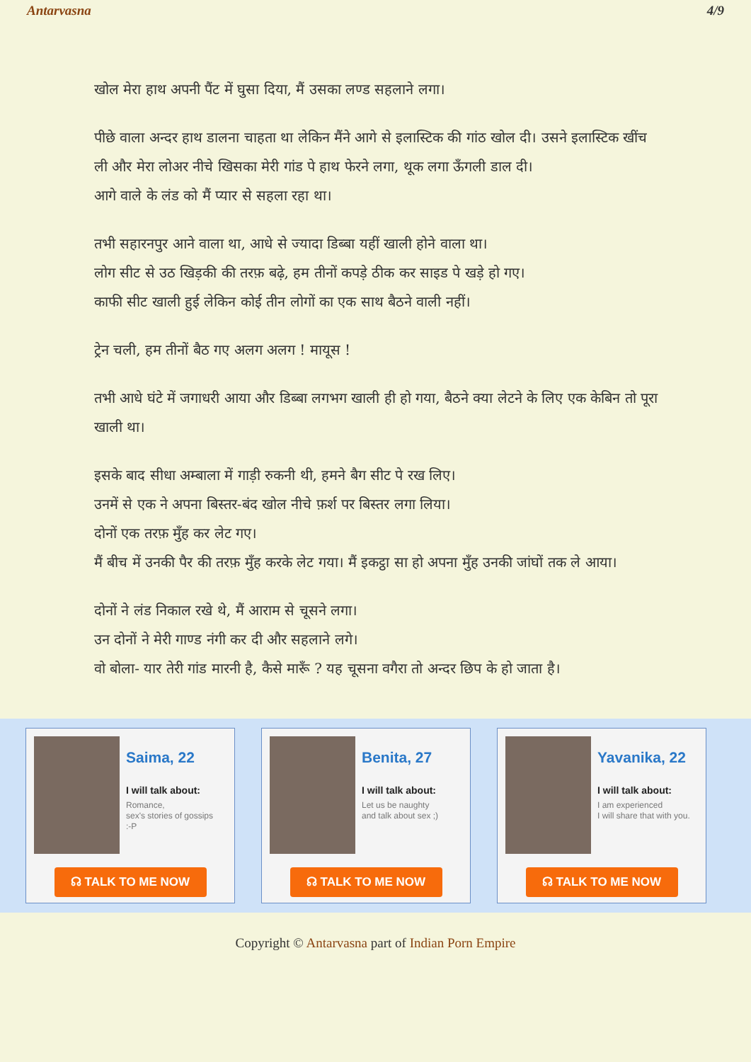Antarvasna 4/9
खोल मेरा हाथ अपनी पैंट में घुसा दिया, मैं उसका लण्ड सहलाने लगा।
पीछे वाला अन्दर हाथ डालना चाहता था लेकिन मैंने आगे से इलास्टिक की गांठ खोल दी। उसने इलास्टिक खींच ली और मेरा लोअर नीचे खिसका मेरी गांड पे हाथ फेरने लगा, थूक लगा ऊँगली डाल दी।
आगे वाले के लंड को मैं प्यार से सहला रहा था।
तभी सहारनपुर आने वाला था, आधे से ज्यादा डिब्बा यहीं खाली होने वाला था।
लोग सीट से उठ खिड़की की तरफ़ बढ़े, हम तीनों कपड़े ठीक कर साइड पे खड़े हो गए।
काफी सीट खाली हुई लेकिन कोई तीन लोगों का एक साथ बैठने वाली नहीं।
ट्रेन चली, हम तीनों बैठ गए अलग अलग ! मायूस !
तभी आधे घंटे में जगाधरी आया और डिब्बा लगभग खाली ही हो गया, बैठने क्या लेटने के लिए एक केबिन तो पूरा खाली था।
इसके बाद सीधा अम्बाला में गाड़ी रुकनी थी, हमने बैग सीट पे रख लिए।
उनमें से एक ने अपना बिस्तर-बंद खोल नीचे फ़र्श पर बिस्तर लगा लिया।
दोनों एक तरफ़ मुँह कर लेट गए।
मैं बीच में उनकी पैर की तरफ़ मुँह करके लेट गया। मैं इकट्ठा सा हो अपना मुँह उनकी जांघों तक ले आया।
दोनों ने लंड निकाल रखे थे, मैं आराम से चूसने लगा।
उन दोनों ने मेरी गाण्ड नंगी कर दी और सहलाने लगे।
वो बोला- यार तेरी गांड मारनी है, कैसे मारूँ ? यह चूसना वगैरा तो अन्दर छिप के हो जाता है।
Saima, 22
I will talk about:
Romance,
sex's stories of gossips
:-P
☊ TALK TO ME NOW
Benita, 27
I will talk about:
Let us be naughty
and talk about sex ;)
☊ TALK TO ME NOW
Yavanika, 22
I will talk about:
I am experienced
I will share that with you.
☊ TALK TO ME NOW
Copyright © Antarvasna part of Indian Porn Empire